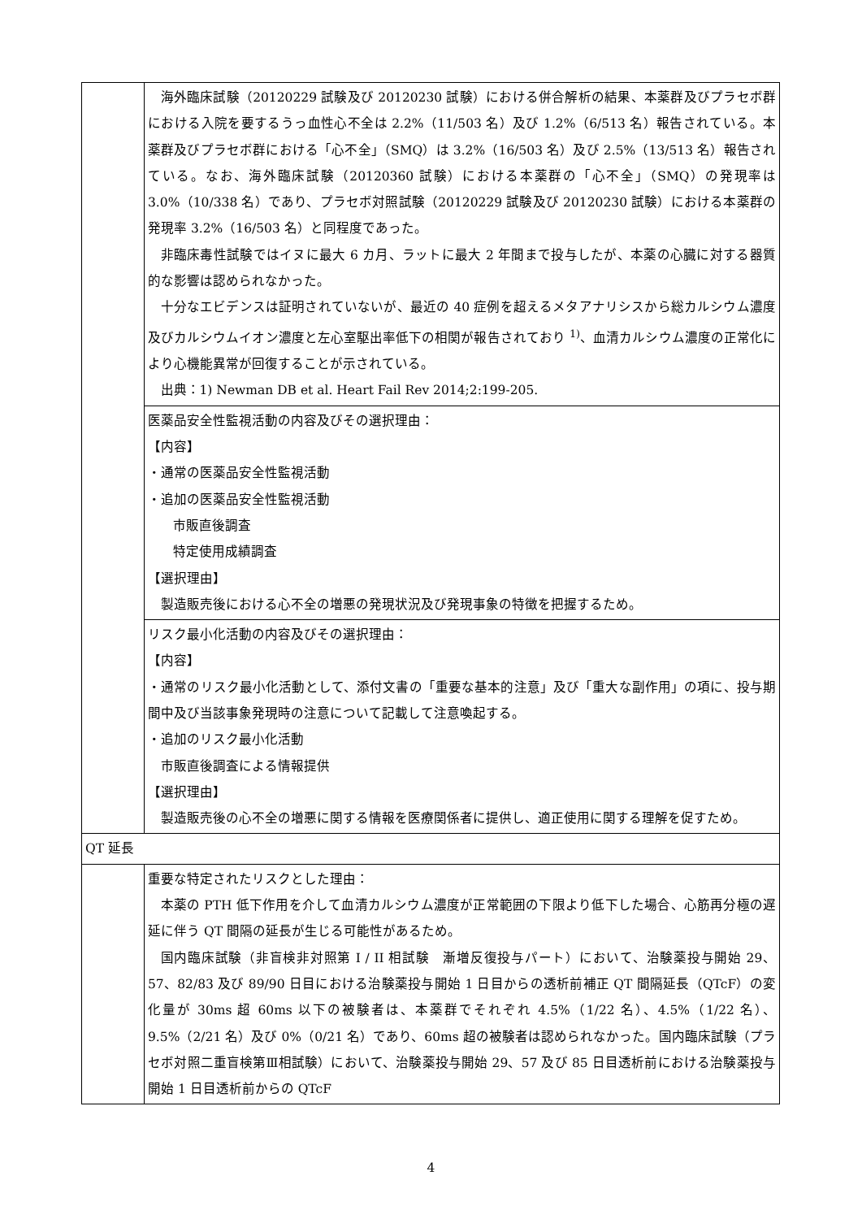| | 海外臨床試験（20120229 試験及び 20120230 試験）における併合解析の結果、本薬群及びプラセボ群における入院を要するうっ血性心不全は 2.2%（11/503 名）及び 1.2%（6/513 名）報告されている。本薬群及びプラセボ群における「心不全」（SMQ）は 3.2%（16/503 名）及び 2.5%（13/513 名）報告されている。なお、海外臨床試験（20120360 試験）における本薬群の「心不全」（SMQ）の発現率は 3.0%（10/338 名）であり、プラセボ対照試験（20120229 試験及び 20120230 試験）における本薬群の発現率 3.2%（16/503 名）と同程度であった。 非臨床毒性試験ではイヌに最大 6 カ月、ラットに最大 2 年間まで投与したが、本薬の心臓に対する器質的な影響は認められなかった。 十分なエビデンスは証明されていないが、最近の 40 症例を超えるメタアナリシスから総カルシウム濃度及びカルシウムイオン濃度と左心室駆出率低下の相関が報告されており <sup>1)</sup>、血清カルシウム濃度の正常化により心機能異常が回復することが示されている。 出典：1) Newman DB et al. Heart Fail Rev 2014;2:199-205. |
| | 医薬品安全性監視活動の内容及びその選択理由： 【内容】 ・通常の医薬品安全性監視活動 ・追加の医薬品安全性監視活動 市販直後調査 特定使用成績調査 【選択理由】 製造販売後における心不全の増悪の発現状況及び発現事象の特徴を把握するため。 |
| | リスク最小化活動の内容及びその選択理由： 【内容】 ・通常のリスク最小化活動として、添付文書の「重要な基本的注意」及び「重大な副作用」の項に、投与期間中及び当該事象発現時の注意について記載して注意喚起する。 ・追加のリスク最小化活動 市販直後調査による情報提供 【選択理由】 製造販売後の心不全の増悪に関する情報を医療関係者に提供し、適正使用に関する理解を促すため。 |
| QT 延長 | |
| | 重要な特定されたリスクとした理由： 本薬の PTH 低下作用を介して血清カルシウム濃度が正常範囲の下限より低下した場合、心筋再分極の遅延に伴う QT 間隔の延長が生じる可能性があるため。 国内臨床試験（非盲検非対照第 I / II 相試験 漸増反復投与パート）において、治験薬投与開始 29、57、82/83 及び 89/90 日目における治験薬投与開始 1 日目からの透析前補正 QT 間隔延長（QTcF）の変化量が 30ms 超 60ms 以下の被験者は、本薬群でそれぞれ 4.5%（1/22 名）、4.5%（1/22 名）、9.5%（2/21 名）及び 0%（0/21 名）であり、60ms 超の被験者は認められなかった。国内臨床試験（プラセボ対照二重盲検第Ⅲ相試験）において、治験薬投与開始 29、57 及び 85 日目透析前における治験薬投与開始 1 日目透析前からの QTcF |
4